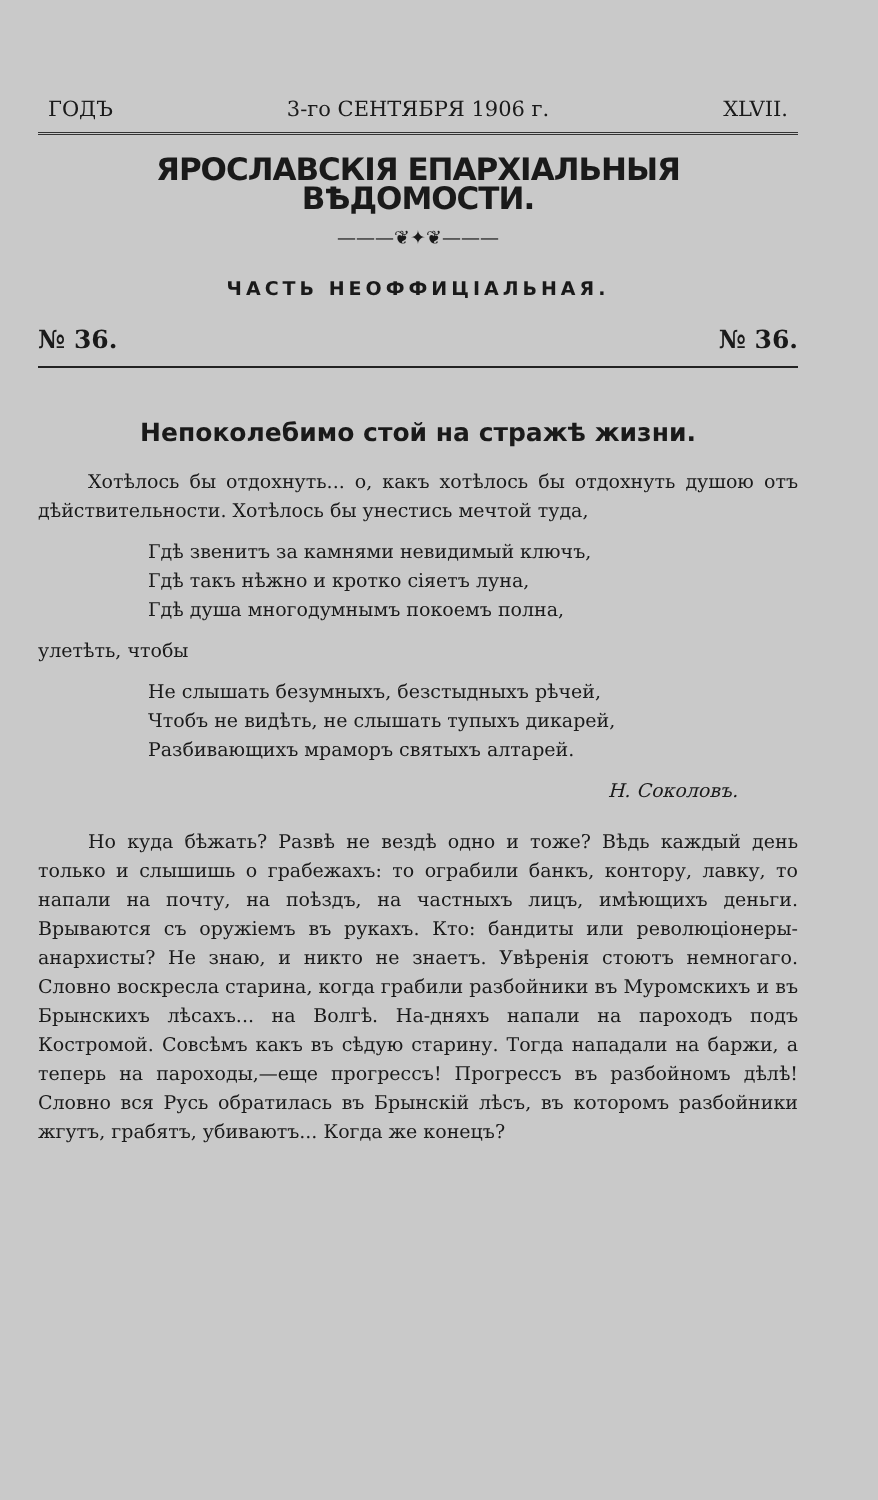ГОДЪ 3-го СЕНТЯБРЯ 1906 г. XLVII.
ЯРОСЛАВСКІЯ ЕПАРХІАЛЬНЫЯ ВѢДОМОСТИ.
———❦✦❦———
ЧАСТЬ НЕОФФИЦІАЛЬНАЯ.
№ 36. № 36.
Непоколебимо стой на стражѣ жизни.
Хотѣлось бы отдохнуть... о, какъ хотѣлось бы отдохнуть душою отъ дѣйствительности. Хотѣлось бы унестись мечтой туда,
Гдѣ звенитъ за камнями невидимый ключъ,
Гдѣ такъ нѣжно и кротко сіяетъ луна,
Гдѣ душа многодумнымъ покоемъ полна,
улетѣть, чтобы
Не слышать безумныхъ, безстыдныхъ рѣчей,
Чтобъ не видѣть, не слышать тупыхъ дикарей,
Разбивающихъ мраморъ святыхъ алтарей.
Н. Соколовъ.
Но куда бѣжать? Развѣ не вездѣ одно и тоже? Вѣдь каждый день только и слышишь о грабежахъ: то ограбили банкъ, контору, лавку, то напали на почту, на поѣздъ, на частныхъ лицъ, имѣющихъ деньги. Врываются съ оружіемъ въ рукахъ. Кто: бандиты или революціонеры-анархисты? Не знаю, и никто не знаетъ. Увѣренія стоютъ немногаго. Словно воскресла старина, когда грабили разбойники въ Муромскихъ и въ Брынскихъ лѣсахъ... на Волгѣ. На-дняхъ напали на пароходъ подъ Костромой. Совсѣмъ какъ въ сѣдую старину. Тогда нападали на баржи, а теперь на пароходы,—еще прогрессъ! Прогрессъ въ разбойномъ дѣлѣ! Словно вся Русь обратилась въ Брынскій лѣсъ, въ которомъ разбойники жгутъ, грабятъ, убиваютъ... Когда же конецъ?